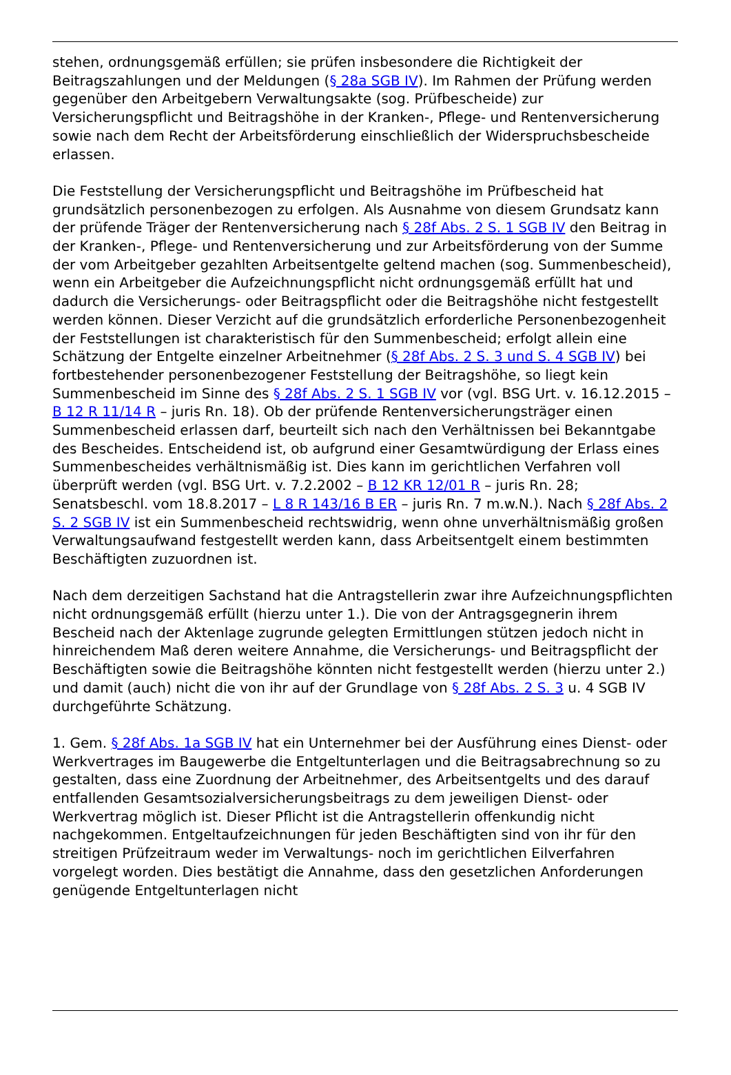stehen, ordnungsgemäß erfüllen; sie prüfen insbesondere die Richtigkeit der Beitragszahlungen und der Meldungen (§ 28a SGB IV). Im Rahmen der Prüfung werden gegenüber den Arbeitgebern Verwaltungsakte (sog. Prüfbescheide) zur Versicherungspflicht und Beitragshöhe in der Kranken-, Pflege- und Rentenversicherung sowie nach dem Recht der Arbeitsförderung einschließlich der Widerspruchsbescheide erlassen.
Die Feststellung der Versicherungspflicht und Beitragshöhe im Prüfbescheid hat grundsätzlich personenbezogen zu erfolgen. Als Ausnahme von diesem Grundsatz kann der prüfende Träger der Rentenversicherung nach § 28f Abs. 2 S. 1 SGB IV den Beitrag in der Kranken-, Pflege- und Rentenversicherung und zur Arbeitsförderung von der Summe der vom Arbeitgeber gezahlten Arbeitsentgelte geltend machen (sog. Summenbescheid), wenn ein Arbeitgeber die Aufzeichnungspflicht nicht ordnungsgemäß erfüllt hat und dadurch die Versicherungs- oder Beitragspflicht oder die Beitragshöhe nicht festgestellt werden können. Dieser Verzicht auf die grundsätzlich erforderliche Personenbezogenheit der Feststellungen ist charakteristisch für den Summenbescheid; erfolgt allein eine Schätzung der Entgelte einzelner Arbeitnehmer (§ 28f Abs. 2 S. 3 und S. 4 SGB IV) bei fortbestehender personenbezogener Feststellung der Beitragshöhe, so liegt kein Summenbescheid im Sinne des § 28f Abs. 2 S. 1 SGB IV vor (vgl. BSG Urt. v. 16.12.2015 – B 12 R 11/14 R – juris Rn. 18). Ob der prüfende Rentenversicherungsträger einen Summenbescheid erlassen darf, beurteilt sich nach den Verhältnissen bei Bekanntgabe des Bescheides. Entscheidend ist, ob aufgrund einer Gesamtwürdigung der Erlass eines Summenbescheides verhältnismäßig ist. Dies kann im gerichtlichen Verfahren voll überprüft werden (vgl. BSG Urt. v. 7.2.2002 – B 12 KR 12/01 R – juris Rn. 28; Senatsbeschl. vom 18.8.2017 – L 8 R 143/16 B ER – juris Rn. 7 m.w.N.). Nach § 28f Abs. 2 S. 2 SGB IV ist ein Summenbescheid rechtswidrig, wenn ohne unverhältnismäßig großen Verwaltungsaufwand festgestellt werden kann, dass Arbeitsentgelt einem bestimmten Beschäftigten zuzuordnen ist.
Nach dem derzeitigen Sachstand hat die Antragstellerin zwar ihre Aufzeichnungspflichten nicht ordnungsgemäß erfüllt (hierzu unter 1.). Die von der Antragsgegnerin ihrem Bescheid nach der Aktenlage zugrunde gelegten Ermittlungen stützen jedoch nicht in hinreichendem Maß deren weitere Annahme, die Versicherungs- und Beitragspflicht der Beschäftigten sowie die Beitragshöhe könnten nicht festgestellt werden (hierzu unter 2.) und damit (auch) nicht die von ihr auf der Grundlage von § 28f Abs. 2 S. 3 u. 4 SGB IV durchgeführte Schätzung.
1. Gem. § 28f Abs. 1a SGB IV hat ein Unternehmer bei der Ausführung eines Dienst- oder Werkvertrages im Baugewerbe die Entgeltunterlagen und die Beitragsabrechnung so zu gestalten, dass eine Zuordnung der Arbeitnehmer, des Arbeitsentgelts und des darauf entfallenden Gesamtsozialversicherungsbeitrags zu dem jeweiligen Dienst- oder Werkvertrag möglich ist. Dieser Pflicht ist die Antragstellerin offenkundig nicht nachgekommen. Entgeltaufzeichnungen für jeden Beschäftigten sind von ihr für den streitigen Prüfzeitraum weder im Verwaltungs- noch im gerichtlichen Eilverfahren vorgelegt worden. Dies bestätigt die Annahme, dass den gesetzlichen Anforderungen genügende Entgeltunterlagen nicht